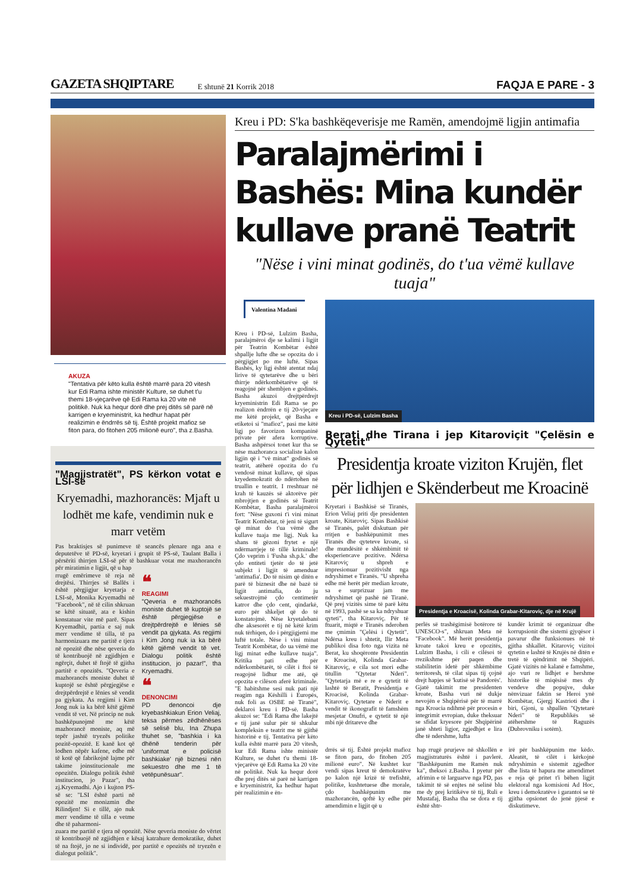GAZETA SHQIPTARE E shtunë 21 Korrik 2018 FAQJA E PARE - 3
AKUZA
"Tentativa për këto kulla është marrë para 20 vitesh kur Edi Rama ishte ministër Kulture, se duhet t'u themi 18-vjeçarëve që Edi Rama ka 20 vite në politikë. Nuk ka hequr dorë dhe prej ditës së parë në karrigen e kryeministrit, ka hedhur hapat për realizimin e ëndrrës së tij. Është projekt mafioz se fiton para, do fitohen 205 milionë euro", tha z.Basha.
"Magjistratët", PS kërkon votat e LSI-së
Kryemadhi, mazhorancës: Mjaft u lodhët me kafe, vendimin nuk e marr vetëm
Pas braktisjes së punimeve të seancës plenare nga ana e deputetëve të PD-së, kryetari i grupit të PS-së, Taulant Balla i përsëriti thirrjen LSI-së për të bashkuar votat me maxhorancën për miratimin e ligjit, që u hap
rrugë emërimeve të reja në drejtësi. Thirrjes së Ballës i është përgjigjur kryetarja e LSI-së, Monika Kryemadhi në "Facebook", në të cilin shkruan se këtë situatë, ata e kishin konstatuar vite më parë. Sipas Kryemadhit, partia e saj nuk merr vendime të tilla, të pa harmonizuara me partitë e tjera në opozitë dhe nëse qeveria do të kontribuojë në zgjidhjen e ngërçit, duhet të ftojë të gjitha partitë e opozitës. "Qeveria e mazhorancës moniste duhet të kuptojë se është përgjegjëse e drejtpërdrejtë e lënies së vendit pa gjykata. As regjimi i Kim Jong nuk ia ka bërë këtë gjëmë vendit të vet. Në princip ne nuk bashkëpunojmë me këtë mazhorancë moniste, aq më tepër jashtë tryezës politike pozitë-opozitë. E kanë kot që lodhen nëpër kafene, edhe më të kotë që fabrikojnë lajme për takime joinstitucionale me opozitën. Dialogu politik është institucion, jo Pazar", tha zj.Kryemadhi. Ajo i kujton PS-së se: "LSI është parti në opozitë me monizmin dhe Rilindjen! Si e tillë, ajo nuk merr vendime të tilla e vetme dhe të paharmoni-
❝
REAGIMI
"Qeveria e mazhorancës moniste duhet të kuptojë se është përgjegjëse e drejtpërdrejtë e lënies së vendit pa gjykata. As regjimi i Kim Jong nuk ia ka bërë këtë gjëmë vendit të vet. Dialogu politik është institucion, jo pazar!", tha Kryemadhi.
❝
DENONCIMI
PD denoncoi dje kryebashkiakun Erion Veliaj, teksa përmes zëdhënëses së selisë blu, Ina Zhupa thuhet se, "bashkia i ka dhënë tenderin për 'uniformat e policisë bashkiake' një biznesi nën sekuestro dhe me 1 të vetëpunësuar".
zuara me partitë e tjera në opozitë. Nëse qeveria moniste do vërtet të kontribuojë në zgjidhjen e kësaj katrahure demokratike, duhet të na ftojë, jo ne si individë, por partitë e opozitës në tryezën e dialogut politik".
Kreu i PD: S'ka bashkëqeverisje me Ramën, amendojmë ligjin antimafia
Paralajmërimi i Bashës: Mina kundër kullave pranë Teatrit
"Nëse i vini minat godinës, do t'ua vëmë kullave tuaja"
Valentina Madani
Kreu i PD-së, Lulzim Basha, paralajmëroi dje se kalimi i ligjit për Teatrin Kombëtar është shpallje lufte dhe se opozita do i përgjigjet po me luftë. Sipas Bashës, ky ligj është atentat ndaj lirive të qytetarëve dhe u bëri thirrje ndërkombëtarëve që të reagojnë për shembjen e godinës. Basha akuzoi drejtpërdrejt kryeministrin Edi Rama se po realizon ëndrrën e tij 20-vjeçare me këtë projekt, që Basha e etiketoi si "mafioz", pasi me këtë ligj po favorizon kompaninë private për afera korruptive. Basha ashpërsoi tonet kur tha se nëse mazhoranca socialiste kalon ligjin që i "vë minat" godinës së teatrit, atëherë opozita do t'u vendosë minat kullave, që sipas kryedemokratit do ndërtohen në truallin e teatrit. I rreshtuar në krah të kauzës së aktorëve për mbrojtjen e godinës së Teatrit Kombëtar, Basha paralajmëroi fort: "Nëse guxoni t'i vini minat Teatrit Kombëtar, të jeni të sigurt që minat do t'ua vëmë dhe kullave tuaja me ligj. Nuk ka shans të gëzoni frytet e një ndërmarrjeje të tillë kriminale! Çdo veprim i 'Fusha sh.p.k.' dhe çdo entiteti tjetër do të jetë subjekt i ligjit të amenduar 'antimafia'. Do të nisim që ditën e parë të biznesit dhe në bazë të ligjit antimafia, do ju sekuestrojmë çdo centimetër katror dhe çdo cent, qindarkë, euro për shkeljet që do të konstatojmë. Nëse kryetalebani dhe aksesorët e tij në këtë krim nuk tërhiqen, do i përgjigjemi me luftë totale. Nëse i vini minat Teatrit Kombëtar, do ua vëmë me ligj minat edhe kullave tuaja". Kritika pati edhe për ndërkombëtarët, të cilët i ftoi të reagojnë lidhur me atë, që opozita e cilëson aferë kriminale. "E habitshme sesi nuk pati një reagim nga Këshilli i Europës, nuk foli as OSBE në Tiranë", deklaroi kreu i PD-së. Basha akuzoi se: "Edi Rama dhe lakejtë e tij janë sulur për të shkulur kompleksin e teatrit me të gjithë historinë e tij. Tentativa për këto kulla është marrë para 20 vitesh, kur Edi Rama ishte ministër Kulture, se duhet t'u themi 18-vjeçarëve që Edi Rama ka 20 vite në politikë. Nuk ka hequr dorë dhe prej ditës së parë në karrigen e kryeministrit, ka hedhur hapat për realizimin e ën-
Kreu i PD-së, Lulzim Basha
Berati dhe Tirana i jep Kitaroviçit "Çelësin e Qytetit"
Presidentja kroate viziton Krujën, flet për lidhjen e Skënderbeut me Kroacinë
Kryetari i Bashkisë së Tiranës, Erion Veliaj priti dje presidenten kroate, Kitaroviç. Sipas Bashkisë së Tiranës, palët diskutuan për rritjen e bashkëpunimit mes Tiranës dhe qyteteve kroate, si dhe mundësitë e shkëmbimit të eksperiencave pozitive. Ndërsa Kitaroviç u shpreh e impresionuar pozitivisht nga ndryshimet e Tiranës. "U shpreha edhe më herët për median kroate, sa e surprizuar jam me ndryshimet që pashë në Tiranë. Që prej vizitës sime të parë këtu në 1993, pashë se sa ka ndryshuar qyteti", tha Kitaroviç. Për të ftuarit, miqtë e Tiranës nderohen me çmimin "Çelësi i Qytetit". Ndërsa kreu i shtetit, Ilir Meta publikoi disa foto nga vizita në Berat, ku shoqëronte Presidentin e Kroacisë, Kolinda Grabar-Kitaroviç, e cila sot mori edhe titullin "Qytetar Nderi". "Qytetarja më e re e qytetit të lashtë të Beratit, Presidentja e Kroacisë, Kolinda Grabar-Kitaroviç. Qytetare e Nderit e vendit të ikonografit të famshëm mesjetar Onufri, e qytetit të një mbi një dritareve dhe
Presidentja e Kroacisë, Kolinda Grabar-Kitaroviç, dje në Krujë
perlës së trashëgimisë botërore të UNESCO-s", shkruan Meta në "Facebook". Më herët presidentja kroate takoi kreu e opozitës, Lulzim Basha, i cili e cilësoi të rrezikshme për paqen dhe stabilitetin idetë për shkëmbime territoresh, të cilat sipas tij çojnë drejt hapjes së 'kutisë së Pandorës'. Gjatë takimit me presidenten kroate, Basha vuri në dukje nevojën e Shqipërisë për të marrë nga Kroacia ndihmë për procesin e integrimit evropian, duke theksuar se sfidat kryesore për Shqipërinë janë shteti ligjor, zgjedhjet e lira dhe të ndershme, lufta
kundër krimit të organizuar dhe korrupsionit dhe sistemi gjyqësor i pavarur dhe funksionues në të gjitha shkallët. Kitaroviç vizitoi qytetin e lashtë të Krujës në ditën e tretë të qëndrimit në Shqipëri. Gjatë vizitës në kalanë e famshme, ajo vuri re lidhjet e hershme historike të miqësisë mes dy vendeve dhe popujve, duke nënvizuar faktin se Heroi ynë Kombëtar, Gjergj Kastrioti dhe i biri, Gjoni, u shpallën "Qytetarë Nderi" të Republikës së atëhershme të Raguzës (Dubrovniku i sotëm).
drrës së tij. Është projekt mafioz se fiton para, do fitohen 205 milionë euro". Në kushtet kur vendi sipas kreut të demokratëve po kalon një krizë të trefishtë, politike, kushtetuese dhe morale, çdo bashkëpunim me mazhorancën, qoftë ky edhe për amendimin e ligjit që u
hap rrugë prurjeve në shkollën e magjistraturës është i pavlerë. "Bashkëpunim me Ramën nuk ka", theksoi z.Basha. I pyetur për afrimin e të larguarve nga PD, pas takimit të së enjtes në selinë blu me dy prej kritikëve të tij, Ruli e Mustafaj, Basha tha se dora e tij është shtr-
irë për bashkëpunim me këdo. Aleatët, të cilët i kërkojnë ndryshimin e sistemit zgjedhor dhe lista të hapura me amendimet e reja që pritet t'i bëhen ligjit elektoral nga komisioni Ad Hoc, kreu i demokratëve i garantoi se të gjitha opsionet do jenë pjesë e diskutimeve.